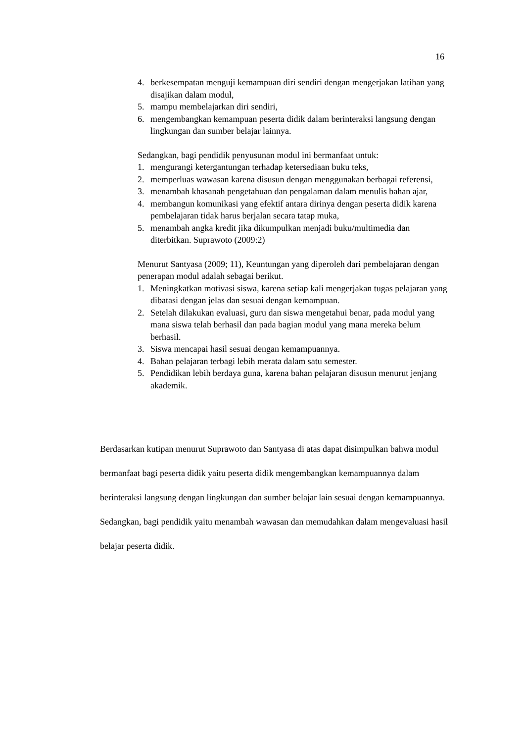16
4. berkesempatan menguji kemampuan diri sendiri dengan mengerjakan latihan yang disajikan dalam modul,
5. mampu membelajarkan diri sendiri,
6. mengembangkan kemampuan peserta didik dalam berinteraksi langsung dengan lingkungan dan sumber belajar lainnya.
Sedangkan, bagi pendidik penyusunan modul ini bermanfaat untuk:
1. mengurangi ketergantungan terhadap ketersediaan buku teks,
2. memperluas wawasan karena disusun dengan menggunakan berbagai referensi,
3. menambah khasanah pengetahuan dan pengalaman dalam menulis bahan ajar,
4. membangun komunikasi yang efektif antara dirinya dengan peserta didik karena pembelajaran tidak harus berjalan secara tatap muka,
5. menambah angka kredit jika dikumpulkan menjadi buku/multimedia dan diterbitkan. Suprawoto (2009:2)
Menurut Santyasa (2009; 11), Keuntungan yang diperoleh dari pembelajaran dengan penerapan modul adalah sebagai berikut.
1. Meningkatkan motivasi siswa, karena setiap kali mengerjakan tugas pelajaran yang dibatasi dengan jelas dan sesuai dengan kemampuan.
2. Setelah dilakukan evaluasi, guru dan siswa mengetahui benar, pada modul yang mana siswa telah berhasil dan pada bagian modul yang mana mereka belum berhasil.
3. Siswa mencapai hasil sesuai dengan kemampuannya.
4. Bahan pelajaran terbagi lebih merata dalam satu semester.
5. Pendidikan lebih berdaya guna, karena bahan pelajaran disusun menurut jenjang akademik.
Berdasarkan kutipan menurut Suprawoto dan Santyasa di atas dapat disimpulkan bahwa modul bermanfaat bagi peserta didik yaitu peserta didik mengembangkan kemampuannya dalam berinteraksi langsung dengan lingkungan dan sumber belajar lain sesuai dengan kemampuannya. Sedangkan, bagi pendidik yaitu menambah wawasan dan memudahkan dalam mengevaluasi hasil belajar peserta didik.